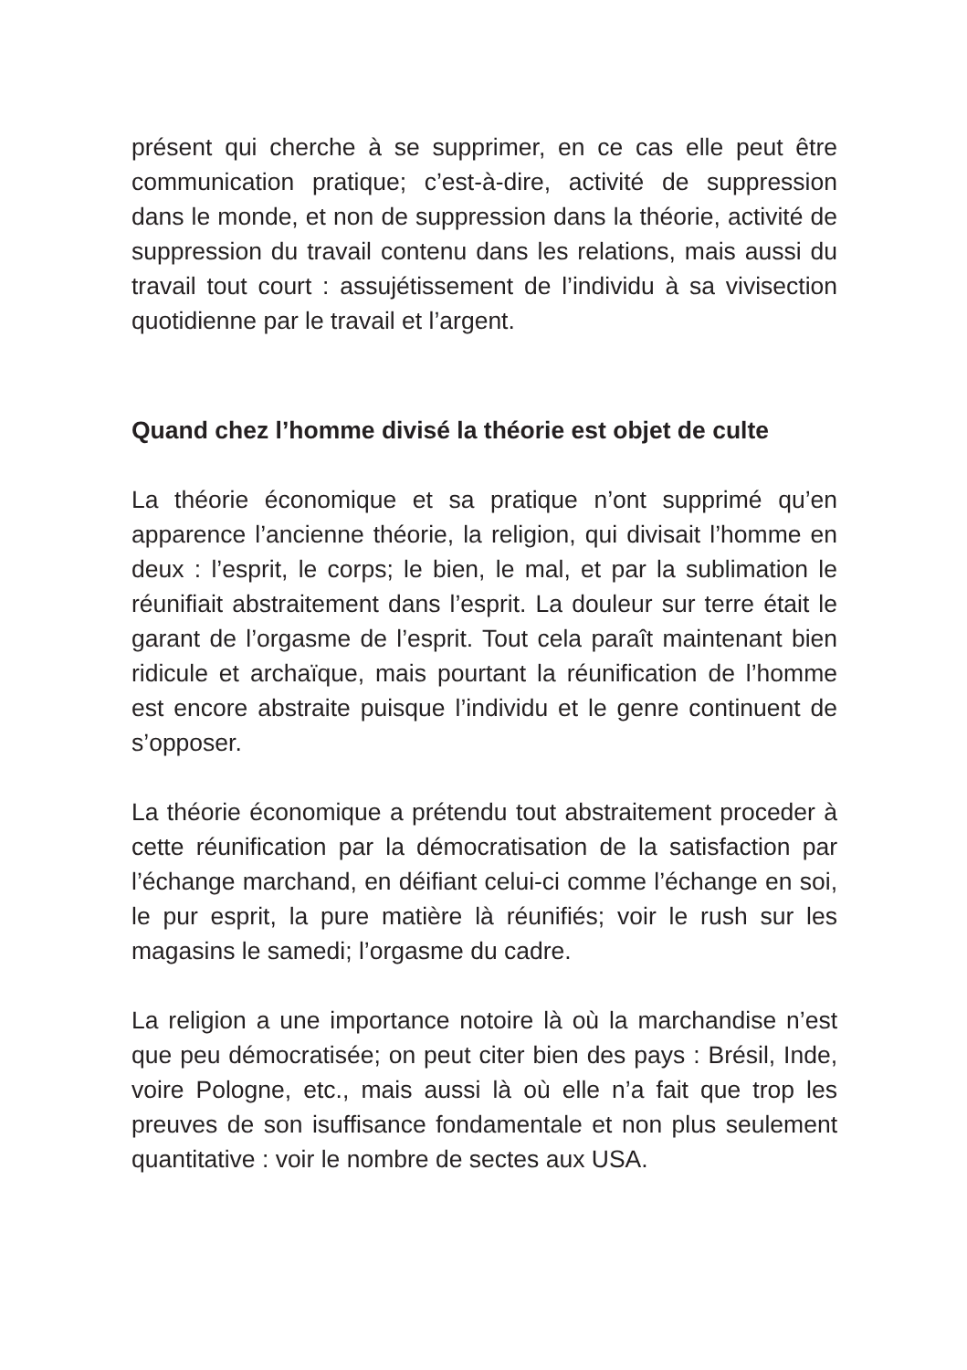présent qui cherche à se supprimer, en ce cas elle peut être communication pratique; c’est-à-dire, activité de suppression dans le monde, et non de suppression dans la théorie, activité de suppression du travail contenu dans les relations, mais aussi du travail tout court : assujétissement de l’individu à sa vivisection quotidienne par le travail et l’argent.
Quand chez l’homme divisé la théorie est objet de culte
La théorie économique et sa pratique n’ont supprimé qu’en apparence l’ancienne théorie, la religion, qui divisait l’homme en deux : l’esprit, le corps; le bien, le mal, et par la sublimation le réunifiait abstraitement dans l’esprit. La douleur sur terre était le garant de l’orgasme de l’esprit. Tout cela paraît maintenant bien ridicule et archaïque, mais pourtant la réunification de l’homme est encore abstraite puisque l’individu et le genre continuent de s’opposer.
La théorie économique a prétendu tout abstraitement proceder à cette réunification par la démocratisation de la satisfaction par l’échange marchand, en déifiant celui-ci comme l’échange en soi, le pur esprit, la pure matière là réunifiés; voir le rush sur les magasins le samedi; l’orgasme du cadre.
La religion a une importance notoire là où la marchandise n’est que peu démocratisée; on peut citer bien des pays : Brésil, Inde, voire Pologne, etc., mais aussi là où elle n’a fait que trop les preuves de son isuffisance fondamentale et non plus seulement quantitative : voir le nombre de sectes aux USA.